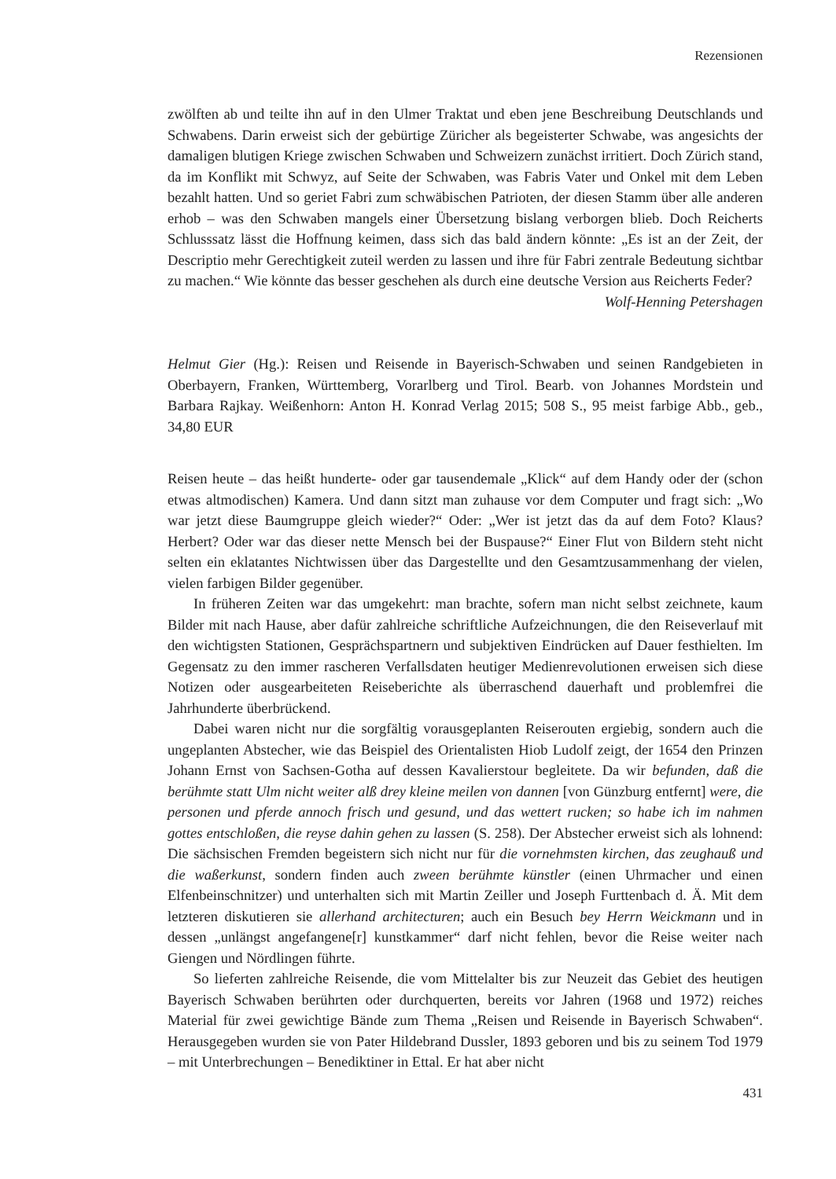Rezensionen
zwölften ab und teilte ihn auf in den Ulmer Traktat und eben jene Beschreibung Deutschlands und Schwabens. Darin erweist sich der gebürtige Züricher als begeisterter Schwabe, was angesichts der damaligen blutigen Kriege zwischen Schwaben und Schweizern zunächst irritiert. Doch Zürich stand, da im Konflikt mit Schwyz, auf Seite der Schwaben, was Fabris Vater und Onkel mit dem Leben bezahlt hatten. Und so geriet Fabri zum schwäbischen Patrioten, der diesen Stamm über alle anderen erhob – was den Schwaben mangels einer Übersetzung bislang verborgen blieb. Doch Reicherts Schlusssatz lässt die Hoffnung keimen, dass sich das bald ändern könnte: „Es ist an der Zeit, der Descriptio mehr Gerechtigkeit zuteil werden zu lassen und ihre für Fabri zentrale Bedeutung sichtbar zu machen.“ Wie könnte das besser geschehen als durch eine deutsche Version aus Reicherts Feder?
Wolf-Henning Petershagen
Helmut Gier (Hg.): Reisen und Reisende in Bayerisch-Schwaben und seinen Randgebieten in Oberbayern, Franken, Württemberg, Vorarlberg und Tirol. Bearb. von Johannes Mordstein und Barbara Rajkay. Weißenhorn: Anton H. Konrad Verlag 2015; 508 S., 95 meist farbige Abb., geb., 34,80 EUR
Reisen heute – das heißt hunderte- oder gar tausendemale „Klick“ auf dem Handy oder der (schon etwas altmodischen) Kamera. Und dann sitzt man zuhause vor dem Computer und fragt sich: „Wo war jetzt diese Baumgruppe gleich wieder?“ Oder: „Wer ist jetzt das da auf dem Foto? Klaus? Herbert? Oder war das dieser nette Mensch bei der Buspause?“ Einer Flut von Bildern steht nicht selten ein eklatantes Nichtwissen über das Dargestellte und den Gesamtzusammenhang der vielen, vielen farbigen Bilder gegenüber.
In früheren Zeiten war das umgekehrt: man brachte, sofern man nicht selbst zeichnete, kaum Bilder mit nach Hause, aber dafür zahlreiche schriftliche Aufzeichnungen, die den Reiseverlauf mit den wichtigsten Stationen, Gesprächspartnern und subjektiven Eindrücken auf Dauer festhielten. Im Gegensatz zu den immer rascheren Verfallsdaten heutiger Medienrevolutionen erweisen sich diese Notizen oder ausgearbeiteten Reiseberichte als überraschend dauerhaft und problemfrei die Jahrhunderte überbrückend.
Dabei waren nicht nur die sorgfältig vorausgeplanten Reiserouten ergiebig, sondern auch die ungeplanten Abstecher, wie das Beispiel des Orientalisten Hiob Ludolf zeigt, der 1654 den Prinzen Johann Ernst von Sachsen-Gotha auf dessen Kavalierstour begleitete. Da wir befunden, daß die berühmte statt Ulm nicht weiter alß drey kleine meilen von dannen [von Günzburg entfernt] were, die personen und pferde annoch frisch und gesund, und das wettert rucken; so habe ich im nahmen gottes entschloßen, die reyse dahin gehen zu lassen (S. 258). Der Abstecher erweist sich als lohnend: Die sächsischen Fremden begeistern sich nicht nur für die vornehmsten kirchen, das zeughauß und die waßerkunst, sondern finden auch zween berühmte künstler (einen Uhrmacher und einen Elfenbeinschnitzer) und unterhalten sich mit Martin Zeiller und Joseph Furttenbach d. Ä. Mit dem letzteren diskutieren sie allerhand architecturen; auch ein Besuch bey Herrn Weickmann und in dessen „unlängst angefangene[r] kunstkammer“ darf nicht fehlen, bevor die Reise weiter nach Giengen und Nördlingen führte.
So lieferten zahlreiche Reisende, die vom Mittelalter bis zur Neuzeit das Gebiet des heutigen Bayerisch Schwaben berührten oder durchquerten, bereits vor Jahren (1968 und 1972) reiches Material für zwei gewichtige Bände zum Thema „Reisen und Reisende in Bayerisch Schwaben“. Herausgegeben wurden sie von Pater Hildebrand Dussler, 1893 geboren und bis zu seinem Tod 1979 – mit Unterbrechungen – Benediktiner in Ettal. Er hat aber nicht
431